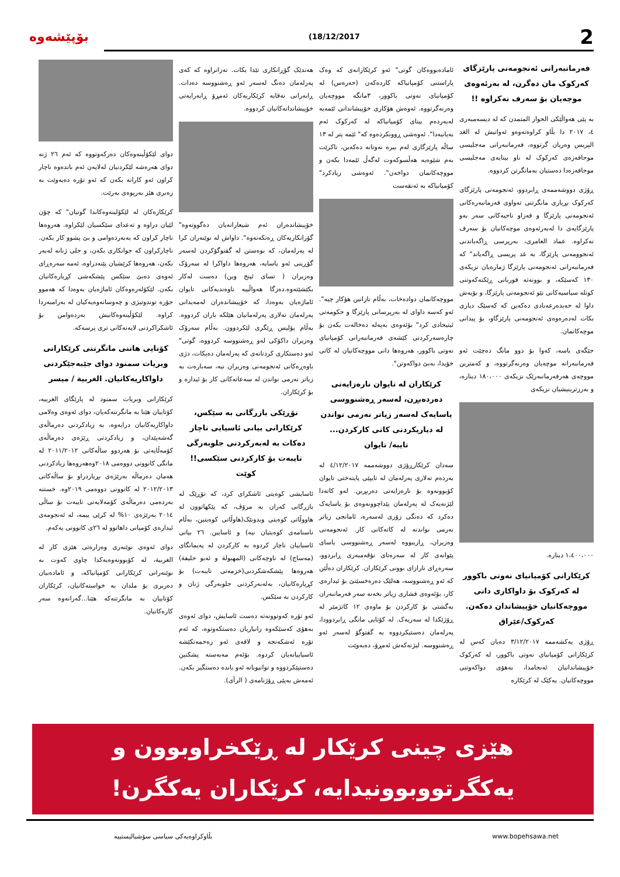2
(18/12/2017
بۆپێشەوە
فەرمانبەرانی ئەنجومەنی پارێزگای کەرکوک مان دەگرن، لە بەرئەوەی موچەیان بۆ سەرف نەکراوە !!
بە پێی هەواڵێکی الحوار المتمدن کە لە دیسەمبەری ٤، ٢٠١٧ دا بڵاو کراوەتەوەو ئەوانیش لە الغد الپریس وەریان گرتووە، فەرمانبەرانی مەجلیسی موحافەزەی کەرکوک لە ناو بینایەی مەجلیسی موحافەزەدا دەستیان بەمانگرتن کردووە.
ڕۆژی دووشەممەی ڕابردوو، ئەنجومەنی پارێزگای کەرکوک بڕیاری مانگرتنی تەواوی فەرمانبەرەکانی ئەنجومەنی پارێزگا و قەزاو ناحیەکانی سەر بەو پارێزگایەی دا لەبەرئەوەی موچەکانیان بۆ سەرف نەکراوە. عماد العامری، بەرپرسی ڕاگەیاندنی ئەنجوومەنی پارێزگا، بە غد پریسی ڕاگەیاند" کە فەرمانبەرانی ئەنجومەنی پارێزگا ژمارەیان نزیکەی ١٣٠ کەسێکە، و بوونەتە قوربانی ڕێکنەکەوتنی کوتلە سیاسیەکانی نێو ئەنجومەنی پارێزگا، و بۆیەش داوا لە حەیدەرعەبادی دەکەین کە کەسێک دیاری بکات لەدەرەوەی ئەنجومەنی پارێزگاو، بۆ پیدانی موچەکانمان.
جێگەی باسە، کەوا بۆ دوو مانگ دەچێت ئەو فەرمانبەرانە موچەیان وەرنەگرتووە، و کەمترین مووچەی هەرفەرمانبەرێک نزیکەی ١٨٠،٠٠٠ دینارە، و بەرزترینیشیان نزیکەی
١،٤٠٠،٠٠٠ دینارە.
کرێکارانی کۆمپانیای نەوتی باکوور لە کەرکوک بۆ داواکاری دانی مووچەکانیان خۆپیشاندان دەکەن. کەرکوک/عێراق
ڕۆژی یەکشەممە ٣/١٢/٢٠١٧ دەیان کەس لە کرێکارانی کۆمپانیای نەوتی باکوور، لە کەرکوک خۆپیشاندانیان ئەنجامدا، بەهۆی دواکەوتنی مووچەکانیان. یەکێک لە کرێکارە
ئامادەبووەکان گوتی" ئەو کرێکارانەی کە وەک پاراستنی کۆمپانیاکە کاردەکەن (حەرەس) لە کۆمپانیای نەوتی باکوور، ٣مانگە مووچەیان وەرنەگرتووە. ئەوەش هۆکاری خۆپیشاندانی ئێمەیە لەبەردەم بینای کۆمپانیاکە لە کەرکوک ئەم بەیانیەدا". ئەوەشی ڕوونکردەوە کە" ئێمە پتر لە ١٣ ساڵە پارێزگاری لەم بیرە نەوتانە دەکەین، ناکرێت بەم شێوەیە هەڵسوکەوت لەگەڵ ئێمەدا بکەن و مووچەکانمان دواخەن". ئەوەشی زیادکرد" کۆمپانیاکە بە ئەنقەست
مووچەکانمان دوادەخات، بەڵام نازانین هۆکار چیە". ئەو کەسە داوای لە بەرپرسانی پارێزگا و حکومەتی ئیتیحادی کرد" بۆئەوەی بەپەلە دەخالەت بکەن بۆ چارەسەرکردنی کێشەی فەرمانبەرانی کۆمپانیای نەوتی باکوور، هەروەها دانی مووچەکانیان لە کاتی خۆیدا، بەبێ دواکەوتن".
کرێکاران لە تایوان نارەزایەتی دەردەبڕن، لەسەر ڕەشنووسی یاسایەک لەسەر زیاتر نەرمی نواندن لە دیاریکردنی کاتی کارکردن... تایبە/ تایوان
سەدان کرێکارڕۆژی دووشەممە ٤/١٢/٢٠١٧ لە بەردەم تەلاری پەرلەمان لە تایپێی پایتەختی تایوان کۆبوونەوە بۆ نارەزایەتی دەربڕین. لەو کاتەدا لێژنەیەک لە پەرلەمان پێداچوونەوەی بۆ یاسایەک دەکرد کە دەنگی زۆری لەسەرە، ئامانجی زیاتر نەرمی نواندنە لە کاتەکانی کار. ئەنجومەنی وەزیران، ڕازیبووە لەسەر ڕەشنووسی یاسای پێوانەی کار لە سەرەتای نۆڤەمبەری ڕابردوو، سەرەڕای نارازای بوونی کرێکاران. کرێکاران دەڵێن کە ئەو ڕەشنووسە، هەلێک دەرەخسێنێ بۆ ئیدارەی کار، بۆئەوەی فشاری زیاتر بخەنە سەر فەرمانبەران بەگشتی بۆ کارکردن بۆ ماوەی ١٢ کاتژمێر لە ڕۆژێکدا لە سەریەک. لە کۆتایی مانگی ڕابردوودا، پەرلەمان دەستیکردووە بە گفتوگۆ لەسەر ئەو ڕەشنووسە. لیژنەکەش ئەمڕۆ، دەیەوێت
هەندێک گۆڕانکاری تێدا بکات. نەزانراوە کە کەی پەرلەمان دەنگ لەسەر ئەو ڕەشنووسە دەدات. ڕابەرانی نەقابە کرێکاریەکان ئەمڕۆ ڕابەرایەتی خۆپیشاندانەکانیان کردووە.
خۆپیشاندەران ئەم شیعارانەیان دەگووتەوە" گۆرانکاریەکان ڕەتکەنەوە". داواش لە نوێنەران کرا لە پەرلەمان، کە بوەستن لە گفتوگۆکردن لەسەر گۆڕینی ئەو یاسایە، هەروەها داواکرا لە سەرۆک وەزیران ( تسای ئینج وین) دەست لەکار بکێشێتەوە.دەزگا هەواڵییە ناوەندیەکانی تایوان ئاماژەیان بەوەدا، کە خۆپیشاندەران لەمەیدانی پەرلەمان تەلاری پەرلەمانیان هێلکە باران کردووە. بەڵام پۆلیس ڕێگری لێکردوون. بەڵام سەرۆک وەزیران داکۆکی لەو ڕەشنووسە کردووە، گوتی" ئەو دەستکاری کردنانەی کە پەرلەمان دەیکات، دژی باوەڕەکانی ئەنجومەنی وەزیران نیە، سەبارەت بە زیاتر نەرمی نواندن لە سەعاتەکانی کار بۆ ئیدارە و بۆ کرێکاران.
تۆڕێکی بازرگانی بە سێکس، کرێکارانی بیانی ئاسیایی ناچار دەکات بە لەبەرکردنی جلوبەرگی تایبەت بۆ کارکردنی سێکسی!! کوێت
ئاسایشی کوەیتی ئاشکرای کرد، کە تۆڕێک لە بازرگانی کەران بە مرۆڤ، کە پێکهاتوون لە هاووڵاتی کوەیتی وبدونێک(هاوڵاتی کوەیتین، بەڵام ناسنامەی کوەیتیان نیە) و ئاسایین. ٢٦ بیانی ئاسیاییان ناچار کردوە بە کارکردن لە پەیمانگای (مەساج) لە ناوچەکانی (المهبولة و ئەبو حلیفة) هەروەها پێشکەشکردنی(خزمەتی تایبەت) بۆ کڕیارەکانیان، بەلەبەرکردنی جلوبەرگی ژنان و کارکردن بە سێکس.
ئەو تۆرە کەوتوونەتە دەست ئاسایش، دوای ئەوەی بەهۆی کەسێکەوە زانیاریان دەستکەوتوە، کە ئەم تۆرە ئەشکەنجە و لاقەی ئەو زەحمەتکێشە ئاسیاییانەیان کردوە. بۆئەم مەبەستە پشکنین دەستپێکردووە و توانیویانە ئەو باندە دەستگیر بکەن. ئەمەش بەپێی ڕۆژنامەی ( الرآی).
دوای لێکۆڵینەوەکان دەرکەوتووە کە ئەم ٢٦ ژنە دوای هەرەشە لێکردنیان لەلایەن ئەم باندەوە ناچار کراون ئەو کارانە بکەن کە ئەو تۆرە دەیەوێت بە زەبری هێز بەرپوەی بەرێت.
کرێکارەکان لە لێکۆلینەوەکاندا گوتیان" کە چۆن لێیان دراوە و تەعدای سێکسیان لێکراوە. هەروەها ناچار کراون کە بەبەردەوامی و بێ پشوو کار بکەن. ناچارکراون کە جوانکاری بکەن، و جلی ژنانە لەبەر بکەن، هەروەها کرێشیان پێنەدراوە، ئەمە سەرەڕای ئەوەی دەبێ سێکس پێشکەشی کڕیارەکانیان بکەن. لێکۆلەرەوەکان ئاماژەیان بەوەدا کە هەموو جۆرە توندوتیژی و چەوسانەوەیەکیان لە بەرامبەردا کراوە. لێکۆڵینەوەکانیش بەردەوامن بۆ ئاشکراکردنی لایەنەکانی تری پرسەکە.
کۆتایی هاتنی مانگرتنی کرێکارانی وبریات سمنود دوای جێبەجێکردنی داواکاریەکانیان. الغربیة / میسر
کرێکارانی وبریات سمنود لە پارێگای الغربیە، کۆتاییان هێنا بە مانگرتنەکەیان، دوای ئەوەی وەلامی داواکاریەکانیان درایەوە، بە زیادکردنی دەرماڵەی گەشەپێدان، و زیادکردنی ڕێژەی دەرماڵەی کۆمەڵایەتی بۆ هەردوو ساڵەکانی ٢٠١١/٢٠١٢ لە مانگی کانوونی دووەمی ٢٠١٨وەهەروەها زیادکردنی هەمان دەرماڵە بەرێژەی بڕیاردراو بۆ ساڵەکانی ٢٠١٢/٢٠١٣ لە کانوونی دووەمی ٢٠١٩وە. خستنە بەردەمی دەرماڵەی کۆمەلایەتی تایبەت بۆ ساڵی ٢٠١٤ بەرێژەی ١٠% لە کرێی بیمە، لە ئەنجومەی ئیدارەی کۆمپانی داهاتوو لە ٢٦ی کانوونی یەکەم.
دوای ئەوەی نوێنەری وەزارەتی هێزی کار لە الغربیة، لە کۆبوونەوەیەکدا چاوی کەوت بە نوێنەرانی کرێکارانی کۆمپانیاکە، و ئامادەبیان دەربری بۆ ملدان بە خواستەکانیان، کرێکاران کۆتاییان بە مانگرتنەکە هێنا...گەرانەوە سەر کارەکانیان.
هێزی چینی کرێکار لە ڕێکخراوبوون و
یەکگرتووبوونیدایە، کرێکاران یەکگرن!
www.bopehsawa.net بڵاوکراوەیەکی سیاسی سۆشیالیستییە